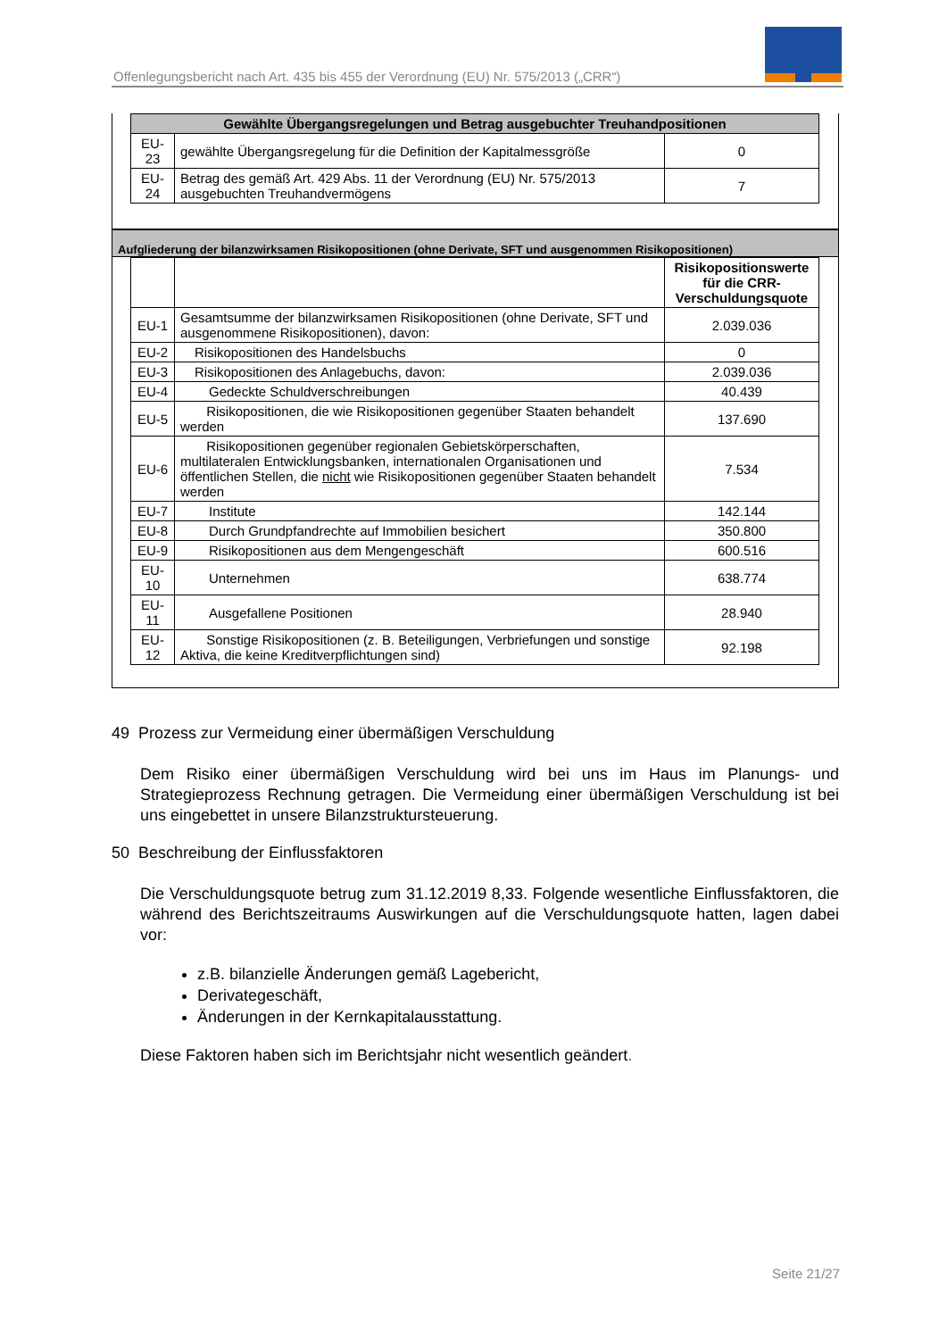Offenlegungsbericht nach Art. 435 bis 455 der Verordnung (EU) Nr. 575/2013 („CRR“)
| Gewählte Übergangsregelungen und Betrag ausgebuchter Treuhandpositionen | | |
| --- | --- | --- |
| EU-23 | gewählte Übergangsregelung für die Definition der Kapitalmessgröße | 0 |
| EU-24 | Betrag des gemäß Art. 429 Abs. 11 der Verordnung (EU) Nr. 575/2013 ausgebuchten Treuhandvermögens | 7 |
Aufgliederung der bilanzwirksamen Risikopositionen (ohne Derivate, SFT und ausgenommen Risikopositionen)
| | | Risikopositionswerte für die CRR-Verschuldungsquote |
| EU-1 | Gesamtsumme der bilanzwirksamen Risikopositionen (ohne Derivate, SFT und ausgenommene Risikopositionen), davon: | 2.039.036 |
| EU-2 | Risikopositionen des Handelsbuchs | 0 |
| EU-3 | Risikopositionen des Anlagebuchs, davon: | 2.039.036 |
| EU-4 | Gedeckte Schuldverschreibungen | 40.439 |
| EU-5 | Risikopositionen, die wie Risikopositionen gegenüber Staaten behandelt werden | 137.690 |
| EU-6 | Risikopositionen gegenüber regionalen Gebietskörperschaften, multilateralen Entwicklungsbanken, internationalen Organisationen und öffentlichen Stellen, die nicht wie Risikopositionen gegenüber Staaten behandelt werden | 7.534 |
| EU-7 | Institute | 142.144 |
| EU-8 | Durch Grundpfandrechte auf Immobilien besichert | 350.800 |
| EU-9 | Risikopositionen aus dem Mengengeschäft | 600.516 |
| EU-10 | Unternehmen | 638.774 |
| EU-11 | Ausgefallene Positionen | 28.940 |
| EU-12 | Sonstige Risikopositionen (z. B. Beteiligungen, Verbriefungen und sonstige Aktiva, die keine Kreditverpflichtungen sind) | 92.198 |
49 Prozess zur Vermeidung einer übermäßigen Verschuldung
Dem Risiko einer übermäßigen Verschuldung wird bei uns im Haus im Planungs- und Strategieprozess Rechnung getragen. Die Vermeidung einer übermäßigen Verschuldung ist bei uns eingebettet in unsere Bilanzstruktursteuerung.
50 Beschreibung der Einflussfaktoren
Die Verschuldungsquote betrug zum 31.12.2019 8,33. Folgende wesentliche Einflussfaktoren, die während des Berichtszeitraums Auswirkungen auf die Verschuldungsquote hatten, lagen dabei vor:
z.B. bilanzielle Änderungen gemäß Lagebericht,
Derivategeschäft,
Änderungen in der Kernkapitalausstattung.
Diese Faktoren haben sich im Berichtsjahr nicht wesentlich geändert.
Seite 21/27